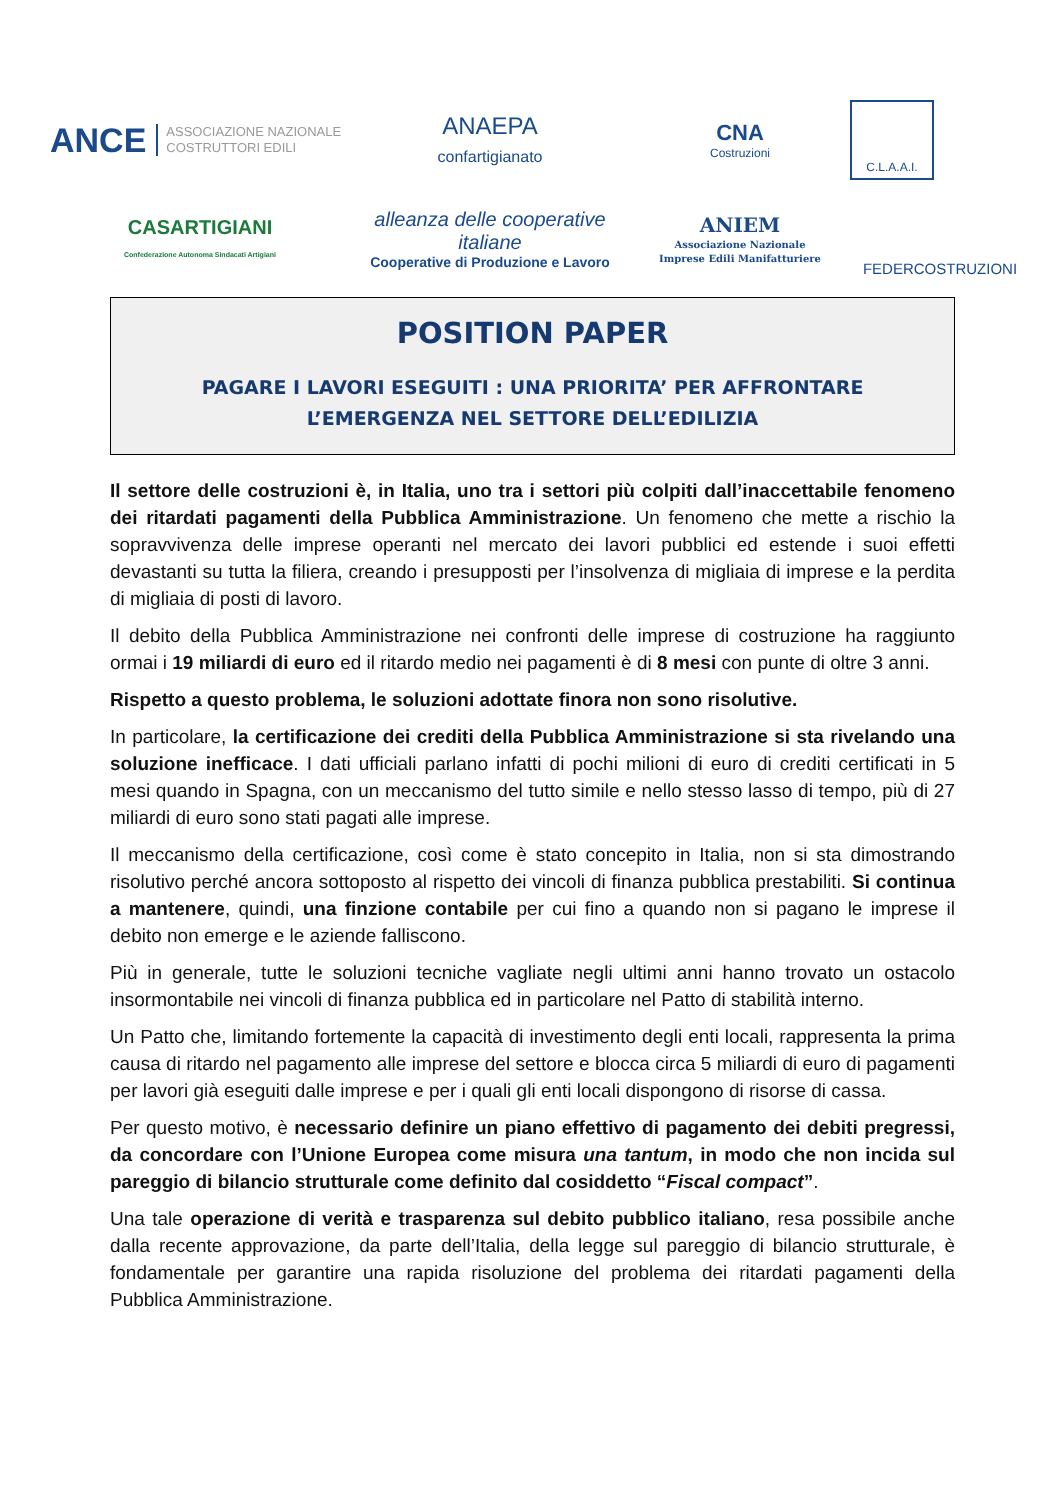ANCE ASSOCIAZIONE NAZIONALE
COSTRUTTORI EDILI
ANAEPA
confartigianato
CNA
Costruzioni
C.L.A.A.I.
CASARTIGIANI
Confederazione Autonoma Sindacati Artigiani
alleanza delle cooperative italiane
Cooperative di Produzione e Lavoro
ANIEM
Associazione Nazionale
Imprese Edili Manifatturiere
FEDERCOSTRUZIONI
POSITION PAPER
PAGARE I LAVORI ESEGUITI : UNA PRIORITA’ PER AFFRONTARE
L’EMERGENZA NEL SETTORE DELL’EDILIZIA
Il settore delle costruzioni è, in Italia, uno tra i settori più colpiti dall’inaccettabile fenomeno dei ritardati pagamenti della Pubblica Amministrazione. Un fenomeno che mette a rischio la sopravvivenza delle imprese operanti nel mercato dei lavori pubblici ed estende i suoi effetti devastanti su tutta la filiera, creando i presupposti per l’insolvenza di migliaia di imprese e la perdita di migliaia di posti di lavoro.
Il debito della Pubblica Amministrazione nei confronti delle imprese di costruzione ha raggiunto ormai i 19 miliardi di euro ed il ritardo medio nei pagamenti è di 8 mesi con punte di oltre 3 anni.
Rispetto a questo problema, le soluzioni adottate finora non sono risolutive.
In particolare, la certificazione dei crediti della Pubblica Amministrazione si sta rivelando una soluzione inefficace. I dati ufficiali parlano infatti di pochi milioni di euro di crediti certificati in 5 mesi quando in Spagna, con un meccanismo del tutto simile e nello stesso lasso di tempo, più di 27 miliardi di euro sono stati pagati alle imprese.
Il meccanismo della certificazione, così come è stato concepito in Italia, non si sta dimostrando risolutivo perché ancora sottoposto al rispetto dei vincoli di finanza pubblica prestabiliti. Si continua a mantenere, quindi, una finzione contabile per cui fino a quando non si pagano le imprese il debito non emerge e le aziende falliscono.
Più in generale, tutte le soluzioni tecniche vagliate negli ultimi anni hanno trovato un ostacolo insormontabile nei vincoli di finanza pubblica ed in particolare nel Patto di stabilità interno.
Un Patto che, limitando fortemente la capacità di investimento degli enti locali, rappresenta la prima causa di ritardo nel pagamento alle imprese del settore e blocca circa 5 miliardi di euro di pagamenti per lavori già eseguiti dalle imprese e per i quali gli enti locali dispongono di risorse di cassa.
Per questo motivo, è necessario definire un piano effettivo di pagamento dei debiti pregressi, da concordare con l’Unione Europea come misura una tantum, in modo che non incida sul pareggio di bilancio strutturale come definito dal cosiddetto “Fiscal compact”.
Una tale operazione di verità e trasparenza sul debito pubblico italiano, resa possibile anche dalla recente approvazione, da parte dell’Italia, della legge sul pareggio di bilancio strutturale, è fondamentale per garantire una rapida risoluzione del problema dei ritardati pagamenti della Pubblica Amministrazione.